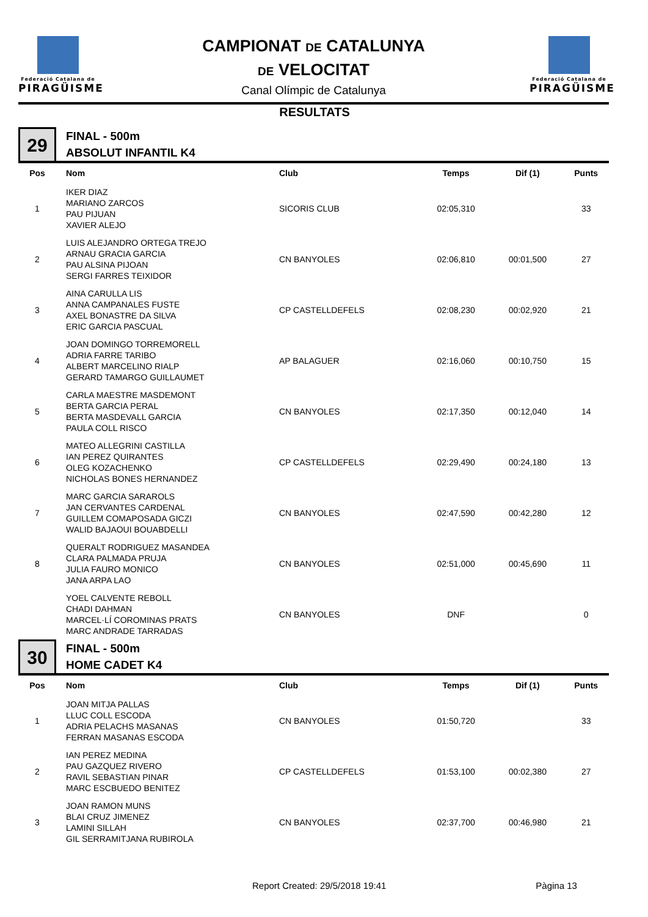Federació Catalana de
PIRAGÜISME
CAMPIONAT DE CATALUNYA
DE VELOCITAT
Canal Olímpic de Catalunya
Federació Catalana de
PIRAGÜISME
RESULTATS
29
FINAL - 500m
ABSOLUT INFANTIL K4
| Pos | Nom | Club | Temps | Dif (1) | Punts |
| --- | --- | --- | --- | --- | --- |
| 1 | IKER DIAZ MARIANO ZARCOS PAU PIJUAN XAVIER ALEJO | SICORIS CLUB | 02:05,310 | | 33 |
| 2 | LUIS ALEJANDRO ORTEGA TREJO ARNAU GRACIA GARCIA PAU ALSINA PIJOAN SERGI FARRES TEIXIDOR | CN BANYOLES | 02:06,810 | 00:01,500 | 27 |
| 3 | AINA CARULLA LIS ANNA CAMPANALES FUSTE AXEL BONASTRE DA SILVA ERIC GARCIA PASCUAL | CP CASTELLDEFELS | 02:08,230 | 00:02,920 | 21 |
| 4 | JOAN DOMINGO TORREMORELL ADRIA FARRE TARIBO ALBERT MARCELINO RIALP GERARD TAMARGO GUILLAUMET | AP BALAGUER | 02:16,060 | 00:10,750 | 15 |
| 5 | CARLA MAESTRE MASDEMONT BERTA GARCIA PERAL BERTA MASDEVALL GARCIA PAULA COLL RISCO | CN BANYOLES | 02:17,350 | 00:12,040 | 14 |
| 6 | MATEO ALLEGRINI CASTILLA IAN PEREZ QUIRANTES OLEG KOZACHENKO NICHOLAS BONES HERNANDEZ | CP CASTELLDEFELS | 02:29,490 | 00:24,180 | 13 |
| 7 | MARC GARCIA SARAROLS JAN CERVANTES CARDENAL GUILLEM COMAPOSADA GICZI WALID BAJAOUI BOUABDELLI | CN BANYOLES | 02:47,590 | 00:42,280 | 12 |
| 8 | QUERALT RODRIGUEZ MASANDEA CLARA PALMADA PRUJA JULIA FAURO MONICO JANA ARPA LAO | CN BANYOLES | 02:51,000 | 00:45,690 | 11 |
| | YOEL CALVENTE REBOLL CHADI DAHMAN MARCEL·LÍ COROMINAS PRATS MARC ANDRADE TARRADAS | CN BANYOLES | DNF | | 0 |
30
FINAL - 500m
HOME CADET K4
| Pos | Nom | Club | Temps | Dif (1) | Punts |
| --- | --- | --- | --- | --- | --- |
| 1 | JOAN MITJA PALLAS LLUC COLL ESCODA ADRIA PELACHS MASANAS FERRAN MASANAS ESCODA | CN BANYOLES | 01:50,720 | | 33 |
| 2 | IAN PEREZ MEDINA PAU GAZQUEZ RIVERO RAVIL SEBASTIAN PINAR MARC ESCBUEDO BENITEZ | CP CASTELLDEFELS | 01:53,100 | 00:02,380 | 27 |
| 3 | JOAN RAMON MUNS BLAI CRUZ JIMENEZ LAMINI SILLAH GIL SERRAMITJANA RUBIROLA | CN BANYOLES | 02:37,700 | 00:46,980 | 21 |
Report Created: 29/5/2018 19:41 Pàgina 13